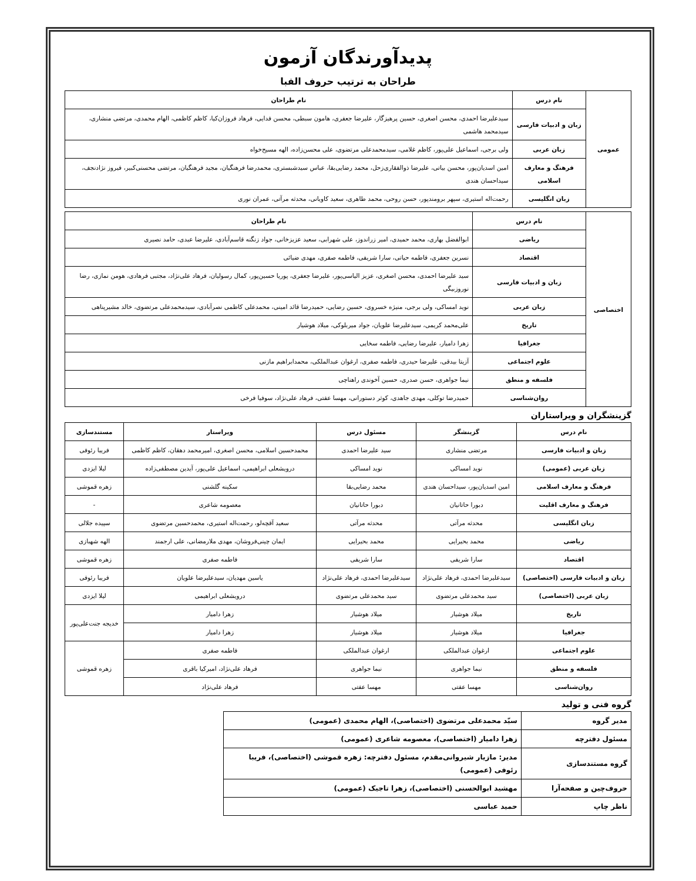پدیدآورندگان آزمون
طراحان به ترتیب حروف الفبا
| عمومی | نام درس | نام طراحان |
| | زبان و ادبیات فارسی | سیدعلیرضا احمدی، محسن اصغری، حسین پرهیزگار، علیرضا جعفری، هامون سبطی، محسن فدایی، فرهاد فروزان‌کیا، کاظم کاظمی، الهام محمدی، مرتضی منشاری، سیدمحمد هاشمی |
| | زبان عربی | ولی برجی، اسماعیل علی‌پور، کاظم غلامی، سیدمحمدعلی مرتضوی، علی محسن‌زاده، الهه مسیح‌خواه |
| | فرهنگ و معارف اسلامی | امین اسدیان‌پور، محسن بیاتی، علیرضا ذوالفقاری‌زحل، محمد رضایی‌بقا، عباس سیدشبستری، محمدرضا فرهنگیان، مجید فرهنگیان، مرتضی محسنی‌کبیر، فیروز نژادنجف، سیداحسان هندی |
| | زبان انگلیسی | رحمت‌اله استیری، سپهر برومندپور، حسن روحی، محمد طاهری، سعید کاویانی، محدثه مرآتی، عمران نوری |
| اختصاصی | نام درس | نام طراحان |
| | ریاضی | ابوالفضل بهاری، محمد حمیدی، امیر زراندوز، علی شهرابی، سعید عزیزخانی، جواد زنگنه قاسم‌آبادی، علیرضا عبدی، حامد نصیری |
| | اقتصاد | نسرین جعفری، فاطمه حیاتی، سارا شریفی، فاطمه صفری، مهدی ضیائی |
| | زبان و ادبیات فارسی | سید علیرضا احمدی، محسن اصغری، عزیز الیاسی‌پور، علیرضا جعفری، پوریا حسین‌پور، کمال رسولیان، فرهاد علی‌نژاد، مجتبی فرهادی، هومن نمازی، رضا نوروزبیگی |
| | زبان عربی | نوید امساکی، ولی برجی، منیژه خسروی، حسین رضایی، حمیدرضا قائد امینی، محمدعلی کاظمی نصرآبادی، سیدمحمدعلی مرتضوی، خالد مشیرپناهی |
| | تاریخ | علی‌محمد کریمی، سیدعلیرضا علویان، جواد میربلوکی، میلاد هوشیار |
| | جغرافیا | زهرا دامیار، علیرضا رضایی، فاطمه سخایی |
| | علوم اجتماعی | آزیتا بیدقی، علیرضا حیدری، فاطمه صفری، ارغوان عبدالملکی، محمدابراهیم مازنی |
| | فلسفه و منطق | نیما جواهری، حسن صدری، حسین آخوندی راهناچی |
| | روان‌شناسی | حمیدرضا توکلی، مهدی جاهدی، کوثر دستورانی، مهسا عفتی، فرهاد علی‌نژاد، سوفیا فرخی |
گزینشگران و ویراستاران
| نام درس | گزینشگر | مسئول درس | ویراستار | مستندسازی |
| --- | --- | --- | --- | --- |
| زبان و ادبیات فارسی | مرتضی منشاری | سید علیرضا احمدی | محمدحسین اسلامی، محسن اصغری، امیرمحمد دهقان، کاظم کاظمی | فریبا رئوفی |
| زبان عربی (عمومی) | نوید امساکی | نوید امساکی | درویشعلی ابراهیمی، اسماعیل علی‌پور، آیدین مصطفی‌زاده | لیلا ایزدی |
| فرهنگ و معارف اسلامی | امین اسدیان‌پور، سیداحسان هندی | محمد رضایی‌بقا | سکینه گلشنی | زهره قموشی |
| فرهنگ و معارف اقلیت | دبورا حاتانیان | دبورا حاتانیان | معصومه شاعری | - |
| زبان انگلیسی | محدثه مرآتی | محدثه مرآتی | سعید آقچه‌لو، رحمت‌اله استیری، محمدحسین مرتضوی | سپیده جلالی |
| ریاضی | محمد بحیرایی | محمد بحیرایی | ایمان چینی‌فروشان، مهدی ملارمضانی، علی ارجمند | الهه شهبازی |
| اقتصاد | سارا شریفی | سارا شریفی | فاطمه صفری | زهره قموشی |
| زبان و ادبیات فارسی (اختصاصی) | سیدعلیرضا احمدی، فرهاد علی‌نژاد | سیدعلیرضا احمدی، فرهاد علی‌نژاد | یاسین مهدیان، سیدعلیرضا علویان | فریبا رئوفی |
| زبان عربی (اختصاصی) | سید محمدعلی مرتضوی | سید محمدعلی مرتضوی | درویشعلی ابراهیمی | لیلا ایزدی |
| تاریخ | میلاد هوشیار | میلاد هوشیار | زهرا دامیار | خدیجه جنت‌علی‌پور |
| جغرافیا | میلاد هوشیار | میلاد هوشیار | زهرا دامیار | |
| علوم اجتماعی | ارغوان عبدالملکی | ارغوان عبدالملکی | فاطمه صفری | زهره قموشی |
| فلسفه و منطق | نیما جواهری | نیما جواهری | فرهاد علی‌نژاد، امیرکیا باقری | |
| روان‌شناسی | مهسا عفتی | مهسا عفتی | فرهاد علی‌نژاد | |
گروه فنی و تولید
| مدیر گروه | سیّد محمدعلی مرتضوی (اختصاصی)، الهام محمدی (عمومی) |
| مسئول دفترچه | زهرا دامیار (اختصاصی)، معصومه شاعری (عمومی) |
| گروه مستندسازی | مدیر: مازیار شیروانی‌مقدم، مسئول دفترچه: زهره قموشی (اختصاصی)، فریبا رئوفی (عمومی) |
| حروف‌چین و صفحه‌آرا | مهشید ابوالحسنی (اختصاصی)، زهرا تاجیک (عمومی) |
| ناظر چاپ | حمید عباسی |